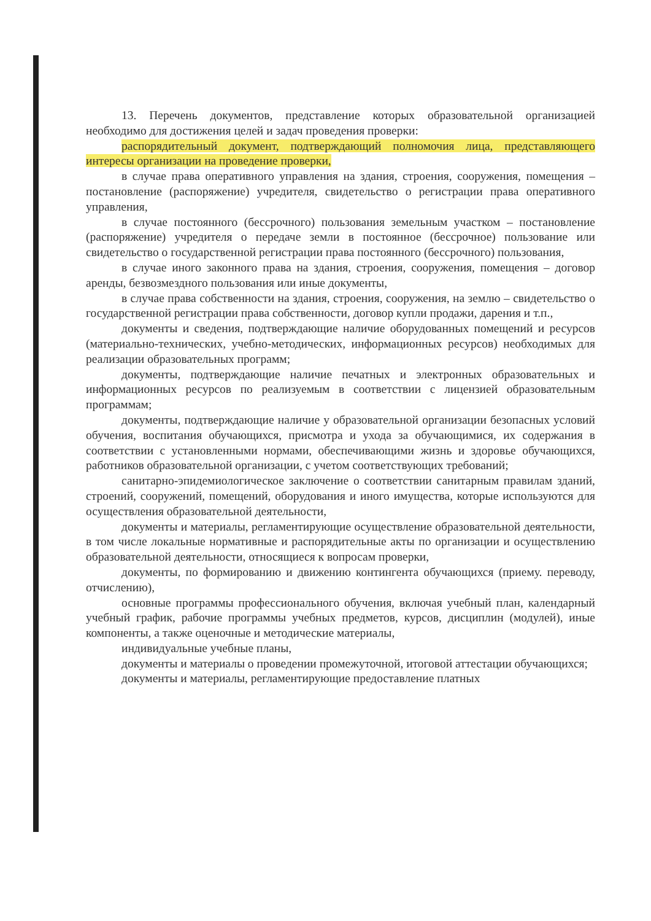13. Перечень документов, представление которых образовательной организацией необходимо для достижения целей и задач проведения проверки:
распорядительный документ, подтверждающий полномочия лица, представляющего интересы организации на проведение проверки,
в случае права оперативного управления на здания, строения, сооружения, помещения – постановление (распоряжение) учредителя, свидетельство о регистрации права оперативного управления,
в случае постоянного (бессрочного) пользования земельным участком – постановление (распоряжение) учредителя о передаче земли в постоянное (бессрочное) пользование или свидетельство о государственной регистрации права постоянного (бессрочного) пользования,
в случае иного законного права на здания, строения, сооружения, помещения – договор аренды, безвозмездного пользования или иные документы,
в случае права собственности на здания, строения, сооружения, на землю – свидетельство о государственной регистрации права собственности, договор купли продажи, дарения и т.п.,
документы и сведения, подтверждающие наличие оборудованных помещений и ресурсов (материально-технических, учебно-методических, информационных ресурсов) необходимых для реализации образовательных программ;
документы, подтверждающие наличие печатных и электронных образовательных и информационных ресурсов по реализуемым в соответствии с лицензией образовательным программам;
документы, подтверждающие наличие у образовательной организации безопасных условий обучения, воспитания обучающихся, присмотра и ухода за обучающимися, их содержания в соответствии с установленными нормами, обеспечивающими жизнь и здоровье обучающихся, работников образовательной организации, с учетом соответствующих требований;
санитарно-эпидемиологическое заключение о соответствии санитарным правилам зданий, строений, сооружений, помещений, оборудования и иного имущества, которые используются для осуществления образовательной деятельности,
документы и материалы, регламентирующие осуществление образовательной деятельности, в том числе локальные нормативные и распорядительные акты по организации и осуществлению образовательной деятельности, относящиеся к вопросам проверки,
документы, по формированию и движению контингента обучающихся (приему. переводу, отчислению),
основные программы профессионального обучения, включая учебный план, календарный учебный график, рабочие программы учебных предметов, курсов, дисциплин (модулей), иные компоненты, а также оценочные и методические материалы,
индивидуальные учебные планы,
документы и материалы о проведении промежуточной, итоговой аттестации обучающихся;
документы и материалы, регламентирующие предоставление платных